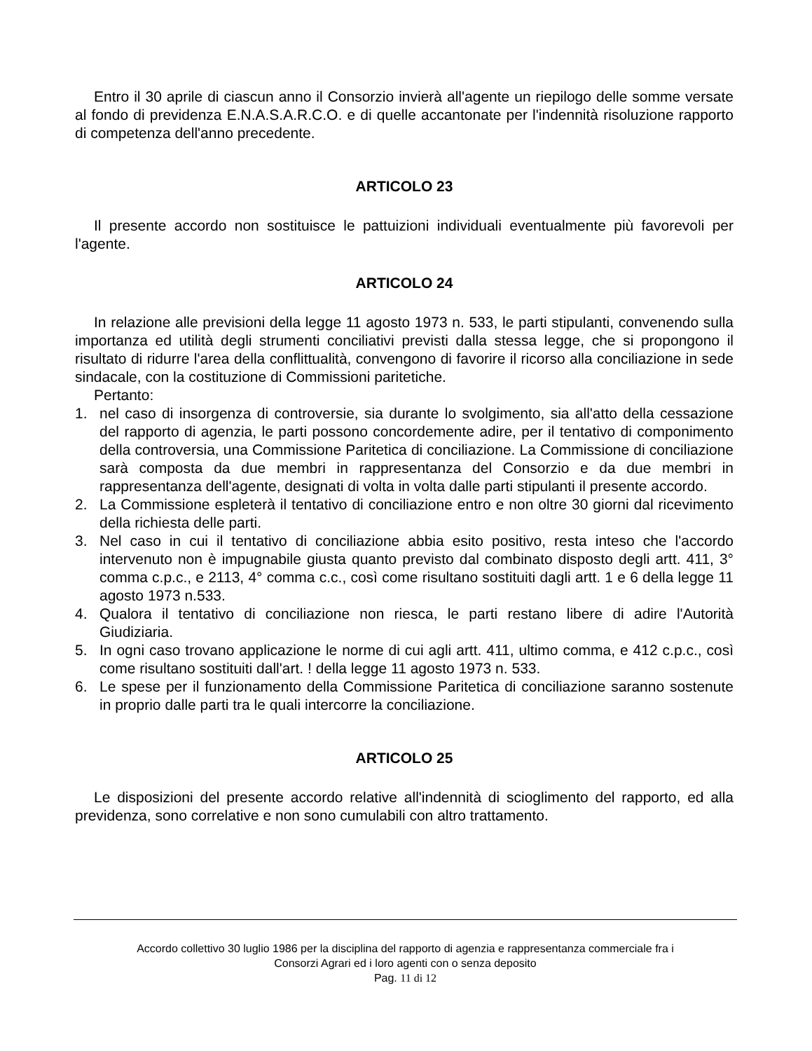Entro il 30 aprile di ciascun anno il Consorzio invierà all'agente un riepilogo delle somme versate al fondo di previdenza E.N.A.S.A.R.C.O. e di quelle accantonate per l'indennità risoluzione rapporto di competenza dell'anno precedente.
ARTICOLO 23
Il presente accordo non sostituisce le pattuizioni individuali eventualmente più favorevoli per l'agente.
ARTICOLO 24
In relazione alle previsioni della legge 11 agosto 1973 n. 533, le parti stipulanti, convenendo sulla importanza ed utilità degli strumenti conciliativi previsti dalla stessa legge, che si propongono il risultato di ridurre l'area della conflittualità, convengono di favorire il ricorso alla conciliazione in sede sindacale, con la costituzione di Commissioni paritetiche.
Pertanto:
1. nel caso di insorgenza di controversie, sia durante lo svolgimento, sia all'atto della cessazione del rapporto di agenzia, le parti possono concordemente adire, per il tentativo di componimento della controversia, una Commissione Paritetica di conciliazione. La Commissione di conciliazione sarà composta da due membri in rappresentanza del Consorzio e da due membri in rappresentanza dell'agente, designati di volta in volta dalle parti stipulanti il presente accordo.
2. La Commissione espleterà il tentativo di conciliazione entro e non oltre 30 giorni dal ricevimento della richiesta delle parti.
3. Nel caso in cui il tentativo di conciliazione abbia esito positivo, resta inteso che l'accordo intervenuto non è impugnabile giusta quanto previsto dal combinato disposto degli artt. 411, 3° comma c.p.c., e 2113, 4° comma c.c., così come risultano sostituiti dagli artt. 1 e 6 della legge 11 agosto 1973 n.533.
4. Qualora il tentativo di conciliazione non riesca, le parti restano libere di adire l'Autorità Giudiziaria.
5. In ogni caso trovano applicazione le norme di cui agli artt. 411, ultimo comma, e 412 c.p.c., così come risultano sostituiti dall'art. ! della legge 11 agosto 1973 n. 533.
6. Le spese per il funzionamento della Commissione Paritetica di conciliazione saranno sostenute in proprio dalle parti tra le quali intercorre la conciliazione.
ARTICOLO 25
Le disposizioni del presente accordo relative all'indennità di scioglimento del rapporto, ed alla previdenza, sono correlative e non sono cumulabili con altro trattamento.
Accordo collettivo 30 luglio 1986 per la disciplina del rapporto di agenzia e rappresentanza commerciale fra i
Consorzi Agrari ed i loro agenti con o senza deposito
Pag. 11 di 12